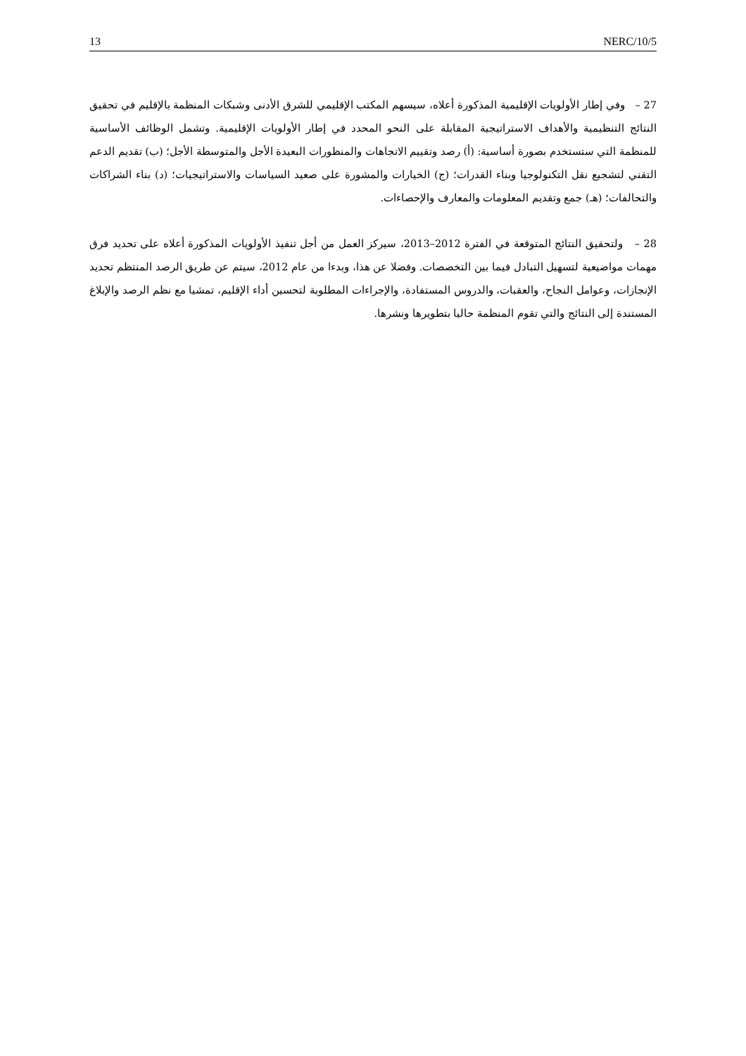13 NERC/10/5
27 – وفي إطار الأولويات الإقليمية المذكورة أعلاه، سيسهم المكتب الإقليمي للشرق الأدنى وشبكات المنظمة بالإقليم في تحقيق النتائج التنظيمية والأهداف الاستراتيجية المقابلة على النحو المحدد في إطار الأولويات الإقليمية. وتشمل الوظائف الأساسية للمنظمة التي ستستخدم بصورة أساسية: (أ) رصد وتقييم الاتجاهات والمنظورات البعيدة الأجل والمتوسطة الأجل؛ (ب) تقديم الدعم التقني لتشجيع نقل التكنولوجيا وبناء القدرات؛ (ج) الخيارات والمشورة على صعيد السياسات والاستراتيجيات؛ (د) بناء الشراكات والتحالفات؛ (هـ) جمع وتقديم المعلومات والمعارف والإحصاءات.
28 – ولتحقيق النتائج المتوقعة في الفترة 2012–2013، سيركز العمل من أجل تنفيذ الأولويات المذكورة أعلاه على تحديد فرق مهمات مواضيعية لتسهيل التبادل فيما بين التخصصات. وفضلا عن هذا، وبدءا من عام 2012، سيتم عن طريق الرصد المنتظم تحديد الإنجازات، وعوامل النجاح، والعقبات، والدروس المستفادة، والإجراءات المطلوبة لتحسين أداء الإقليم، تمشيا مع نظم الرصد والإبلاغ المستندة إلى النتائج والتي تقوم المنظمة حاليا بتطويرها ونشرها.